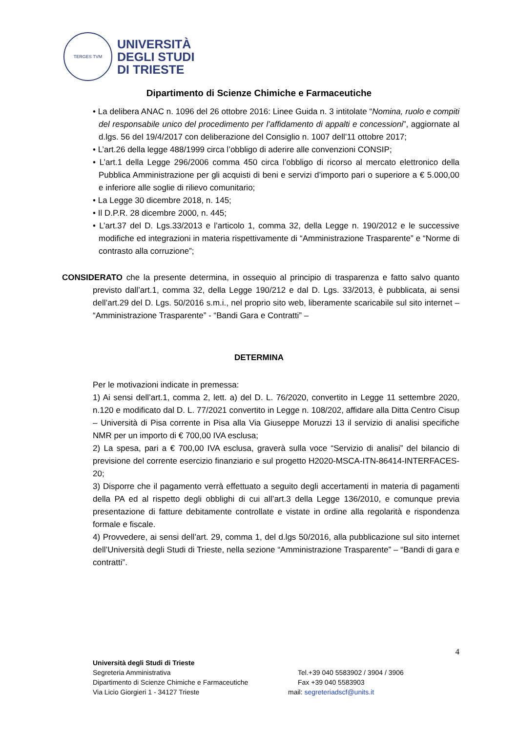TERGES TVM
UNIVERSITÀ
DEGLI STUDI
DI TRIESTE
Dipartimento di Scienze Chimiche e Farmaceutiche
• La delibera ANAC n. 1096 del 26 ottobre 2016: Linee Guida n. 3 intitolate “Nomina, ruolo e compiti del responsabile unico del procedimento per l’affidamento di appalti e concessioni”, aggiornate al d.lgs. 56 del 19/4/2017 con deliberazione del Consiglio n. 1007 dell’11 ottobre 2017;
• L’art.26 della legge 488/1999 circa l’obbligo di aderire alle convenzioni CONSIP;
• L’art.1 della Legge 296/2006 comma 450 circa l’obbligo di ricorso al mercato elettronico della Pubblica Amministrazione per gli acquisti di beni e servizi d’importo pari o superiore a € 5.000,00 e inferiore alle soglie di rilievo comunitario;
• La Legge 30 dicembre 2018, n. 145;
• Il D.P.R. 28 dicembre 2000, n. 445;
• L’art.37 del D. Lgs.33/2013 e l’articolo 1, comma 32, della Legge n. 190/2012 e le successive modifiche ed integrazioni in materia rispettivamente di “Amministrazione Trasparente” e “Norme di contrasto alla corruzione”;
CONSIDERATO che la presente determina, in ossequio al principio di trasparenza e fatto salvo quanto previsto dall’art.1, comma 32, della Legge 190/212 e dal D. Lgs. 33/2013, è pubblicata, ai sensi dell’art.29 del D. Lgs. 50/2016 s.m.i., nel proprio sito web, liberamente scaricabile sul sito internet – “Amministrazione Trasparente” - “Bandi Gara e Contratti” –
DETERMINA
Per le motivazioni indicate in premessa:
1) Ai sensi dell’art.1, comma 2, lett. a) del D. L. 76/2020, convertito in Legge 11 settembre 2020, n.120 e modificato dal D. L. 77/2021 convertito in Legge n. 108/202, affidare alla Ditta Centro Cisup – Università di Pisa corrente in Pisa alla Via Giuseppe Moruzzi 13 il servizio di analisi specifiche NMR per un importo di € 700,00 IVA esclusa;
2) La spesa, pari a € 700,00 IVA esclusa, graverà sulla voce “Servizio di analisi” del bilancio di previsione del corrente esercizio finanziario e sul progetto H2020-MSCA-ITN-86414-INTERFACES-20;
3) Disporre che il pagamento verrà effettuato a seguito degli accertamenti in materia di pagamenti della PA ed al rispetto degli obblighi di cui all’art.3 della Legge 136/2010, e comunque previa presentazione di fatture debitamente controllate e vistate in ordine alla regolarità e rispondenza formale e fiscale.
4) Provvedere, ai sensi dell’art. 29, comma 1, del d.lgs 50/2016, alla pubblicazione sul sito internet dell’Università degli Studi di Trieste, nella sezione “Amministrazione Trasparente” – “Bandi di gara e contratti”.
4
Università degli Studi di Trieste
Segreteria Amministrativa Tel.+39 040 5583902 / 3904 / 3906
Dipartimento di Scienze Chimiche e Farmaceutiche Fax +39 040 5583903
Via Licio Giorgieri 1 - 34127 Trieste mail: segreteriadscf@units.it